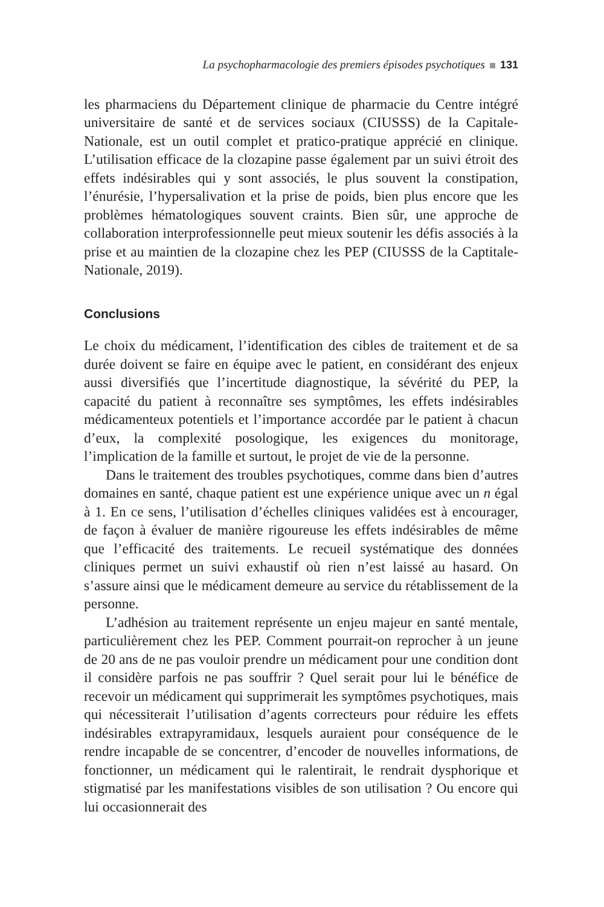La psychopharmacologie des premiers épisodes psychotiques 131
les pharmaciens du Département clinique de pharmacie du Centre intégré universitaire de santé et de services sociaux (CIUSSS) de la Capitale-Nationale, est un outil complet et pratico-pratique apprécié en clinique. L’utilisation efficace de la clozapine passe également par un suivi étroit des effets indésirables qui y sont associés, le plus souvent la constipation, l’énurésie, l’hypersalivation et la prise de poids, bien plus encore que les problèmes hématologiques souvent craints. Bien sûr, une approche de collaboration interprofessionnelle peut mieux soutenir les défis associés à la prise et au maintien de la clozapine chez les PEP (CIUSSS de la Captitale-Nationale, 2019).
Conclusions
Le choix du médicament, l’identification des cibles de traitement et de sa durée doivent se faire en équipe avec le patient, en considérant des enjeux aussi diversifiés que l’incertitude diagnostique, la sévérité du PEP, la capacité du patient à reconnaître ses symptômes, les effets indésirables médicamenteux potentiels et l’importance accordée par le patient à chacun d’eux, la complexité posologique, les exigences du monitorage, l’implication de la famille et surtout, le projet de vie de la personne.
Dans le traitement des troubles psychotiques, comme dans bien d’autres domaines en santé, chaque patient est une expérience unique avec un n égal à 1. En ce sens, l’utilisation d’échelles cliniques validées est à encourager, de façon à évaluer de manière rigoureuse les effets indésirables de même que l’efficacité des traitements. Le recueil systématique des données cliniques permet un suivi exhaustif où rien n’est laissé au hasard. On s’assure ainsi que le médicament demeure au service du rétablissement de la personne.
L’adhésion au traitement représente un enjeu majeur en santé mentale, particulièrement chez les PEP. Comment pourrait-on reprocher à un jeune de 20 ans de ne pas vouloir prendre un médicament pour une condition dont il considère parfois ne pas souffrir ? Quel serait pour lui le bénéfice de recevoir un médicament qui supprimerait les symptômes psychotiques, mais qui nécessiterait l’utilisation d’agents correcteurs pour réduire les effets indésirables extrapyramidaux, lesquels auraient pour conséquence de le rendre incapable de se concentrer, d’encoder de nouvelles informations, de fonctionner, un médicament qui le ralentirait, le rendrait dysphorique et stigmatisé par les manifestations visibles de son utilisation ? Ou encore qui lui occasionnerait des